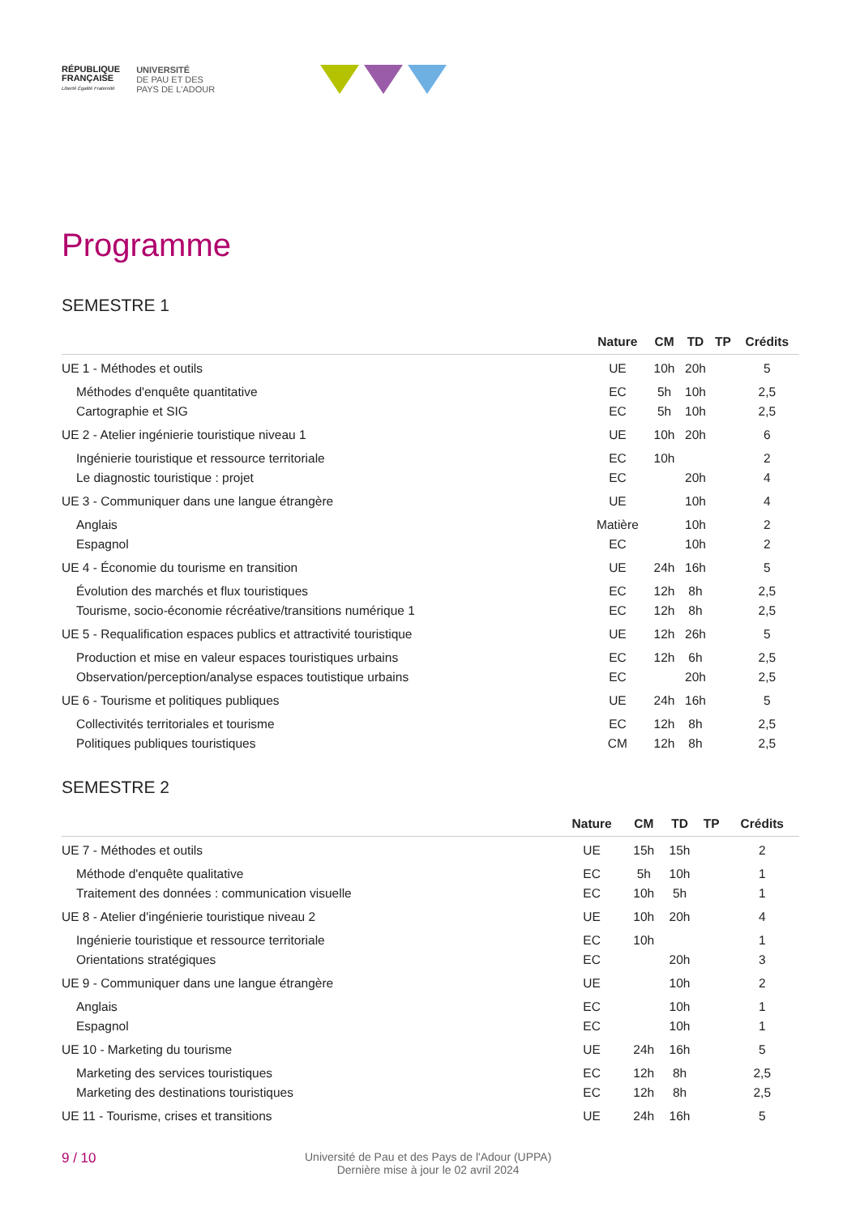RÉPUBLIQUE
FRANÇAISE
Liberté Égalité Fraternité
UNIVERSITÉ
DE PAU ET DES
PAYS DE L'ADOUR
Programme
SEMESTRE 1
| | Nature | CM | TD | TP | Crédits |
| --- | --- | --- | --- | --- | --- |
| UE 1 - Méthodes et outils | UE | 10h | 20h | | 5 |
| Méthodes d'enquête quantitative | EC | 5h | 10h | | 2,5 |
| Cartographie et SIG | EC | 5h | 10h | | 2,5 |
| UE 2 - Atelier ingénierie touristique niveau 1 | UE | 10h | 20h | | 6 |
| Ingénierie touristique et ressource territoriale | EC | 10h | | | 2 |
| Le diagnostic touristique : projet | EC | | 20h | | 4 |
| UE 3 - Communiquer dans une langue étrangère | UE | | 10h | | 4 |
| Anglais | Matière | | 10h | | 2 |
| Espagnol | EC | | 10h | | 2 |
| UE 4 - Économie du tourisme en transition | UE | 24h | 16h | | 5 |
| Évolution des marchés et flux touristiques | EC | 12h | 8h | | 2,5 |
| Tourisme, socio-économie récréative/transitions numérique 1 | EC | 12h | 8h | | 2,5 |
| UE 5 - Requalification espaces publics et attractivité touristique | UE | 12h | 26h | | 5 |
| Production et mise en valeur espaces touristiques urbains | EC | 12h | 6h | | 2,5 |
| Observation/perception/analyse espaces toutistique urbains | EC | | 20h | | 2,5 |
| UE 6 - Tourisme et politiques publiques | UE | 24h | 16h | | 5 |
| Collectivités territoriales et tourisme | EC | 12h | 8h | | 2,5 |
| Politiques publiques touristiques | CM | 12h | 8h | | 2,5 |
SEMESTRE 2
| | Nature | CM | TD | TP | Crédits |
| --- | --- | --- | --- | --- | --- |
| UE 7 - Méthodes et outils | UE | 15h | 15h | | 2 |
| Méthode d'enquête qualitative | EC | 5h | 10h | | 1 |
| Traitement des données : communication visuelle | EC | 10h | 5h | | 1 |
| UE 8 - Atelier d'ingénierie touristique niveau 2 | UE | 10h | 20h | | 4 |
| Ingénierie touristique et ressource territoriale | EC | 10h | | | 1 |
| Orientations stratégiques | EC | | 20h | | 3 |
| UE 9 - Communiquer dans une langue étrangère | UE | | 10h | | 2 |
| Anglais | EC | | 10h | | 1 |
| Espagnol | EC | | 10h | | 1 |
| UE 10 - Marketing du tourisme | UE | 24h | 16h | | 5 |
| Marketing des services touristiques | EC | 12h | 8h | | 2,5 |
| Marketing des destinations touristiques | EC | 12h | 8h | | 2,5 |
| UE 11 - Tourisme, crises et transitions | UE | 24h | 16h | | 5 |
9 / 10
Université de Pau et des Pays de l'Adour (UPPA)
Dernière mise à jour le 02 avril 2024